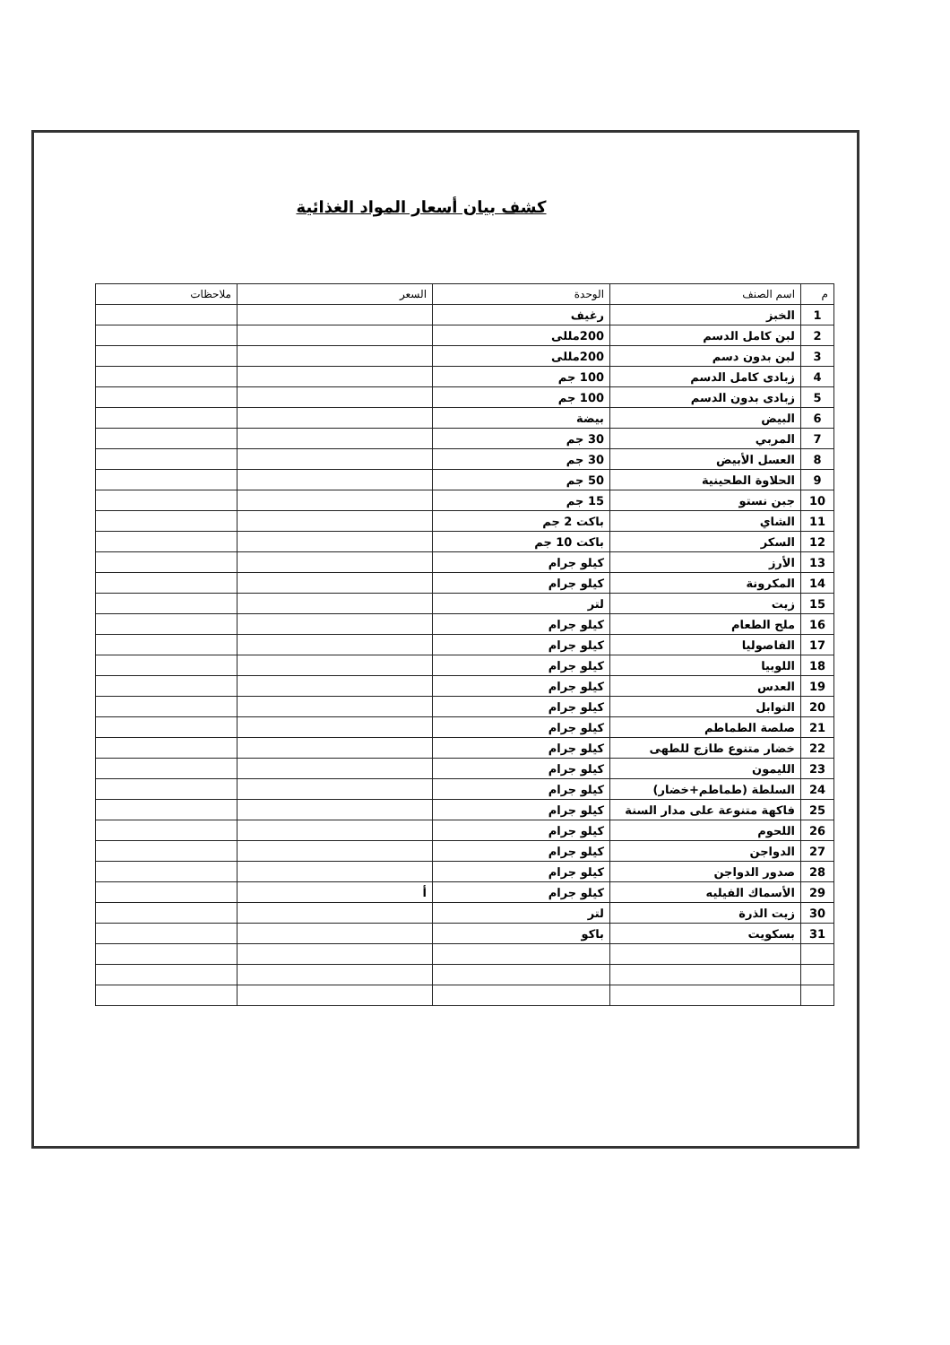كشف بيان أسعار المواد الغذائية
| م | اسم الصنف | الوحدة | السعر | ملاحظات |
| --- | --- | --- | --- | --- |
| 1 | الخبز | رغيف | | |
| 2 | لبن كامل الدسم | 200مللى | | |
| 3 | لبن بدون دسم | 200مللى | | |
| 4 | زبادى كامل الدسم | 100 جم | | |
| 5 | زبادى بدون الدسم | 100 جم | | |
| 6 | البيض | بيضة | | |
| 7 | المربي | 30 جم | | |
| 8 | العسل الأبيض | 30 جم | | |
| 9 | الحلاوة الطحينية | 50 جم | | |
| 10 | جبن نستو | 15 جم | | |
| 11 | الشاي | باكت 2 جم | | |
| 12 | السكر | باكت 10 جم | | |
| 13 | الأرز | كيلو جرام | | |
| 14 | المكرونة | كيلو جرام | | |
| 15 | زيت | لتر | | |
| 16 | ملح الطعام | كيلو جرام | | |
| 17 | الفاصوليا | كيلو جرام | | |
| 18 | اللوبيا | كيلو جرام | | |
| 19 | العدس | كيلو جرام | | |
| 20 | التوابل | كيلو جرام | | |
| 21 | صلصة الطماطم | كيلو جرام | | |
| 22 | خضار متنوع طازج للطهى | كيلو جرام | | |
| 23 | الليمون | كيلو جرام | | |
| 24 | السلطة (طماطم+خضار) | كيلو جرام | | |
| 25 | فاكهة متنوعة على مدار السنة | كيلو جرام | | |
| 26 | اللحوم | كيلو جرام | | |
| 27 | الدواجن | كيلو جرام | | |
| 28 | صدور الدواجن | كيلو جرام | | |
| 29 | الأسماك الفيليه | كيلو جرام | أ | |
| 30 | زيت الذرة | لتر | | |
| 31 | بسكويت | باكو | | |